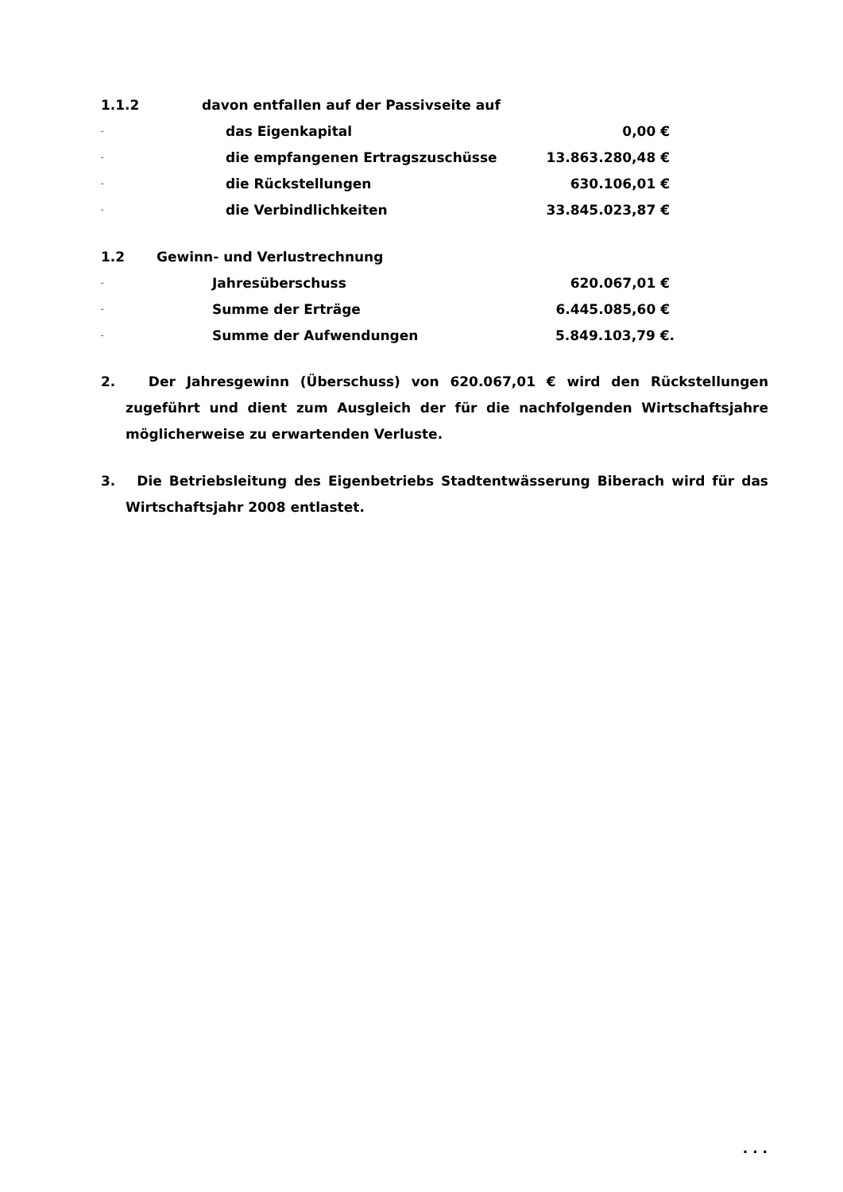1.1.2 davon entfallen auf der Passivseite auf
- das Eigenkapital 0,00 €
- die empfangenen Ertragszuschüsse 13.863.280,48 €
- die Rückstellungen 630.106,01 €
- die Verbindlichkeiten 33.845.023,87 €
1.2 Gewinn- und Verlustrechnung
- Jahresüberschuss 620.067,01 €
- Summe der Erträge 6.445.085,60 €
- Summe der Aufwendungen 5.849.103,79 €.
2. Der Jahresgewinn (Überschuss) von 620.067,01 € wird den Rückstellungen zugeführt und dient zum Ausgleich der für die nachfolgenden Wirtschaftsjahre möglicherweise zu erwartenden Verluste.
3. Die Betriebsleitung des Eigenbetriebs Stadtentwässerung Biberach wird für das Wirtschaftsjahr 2008 entlastet.
. . .